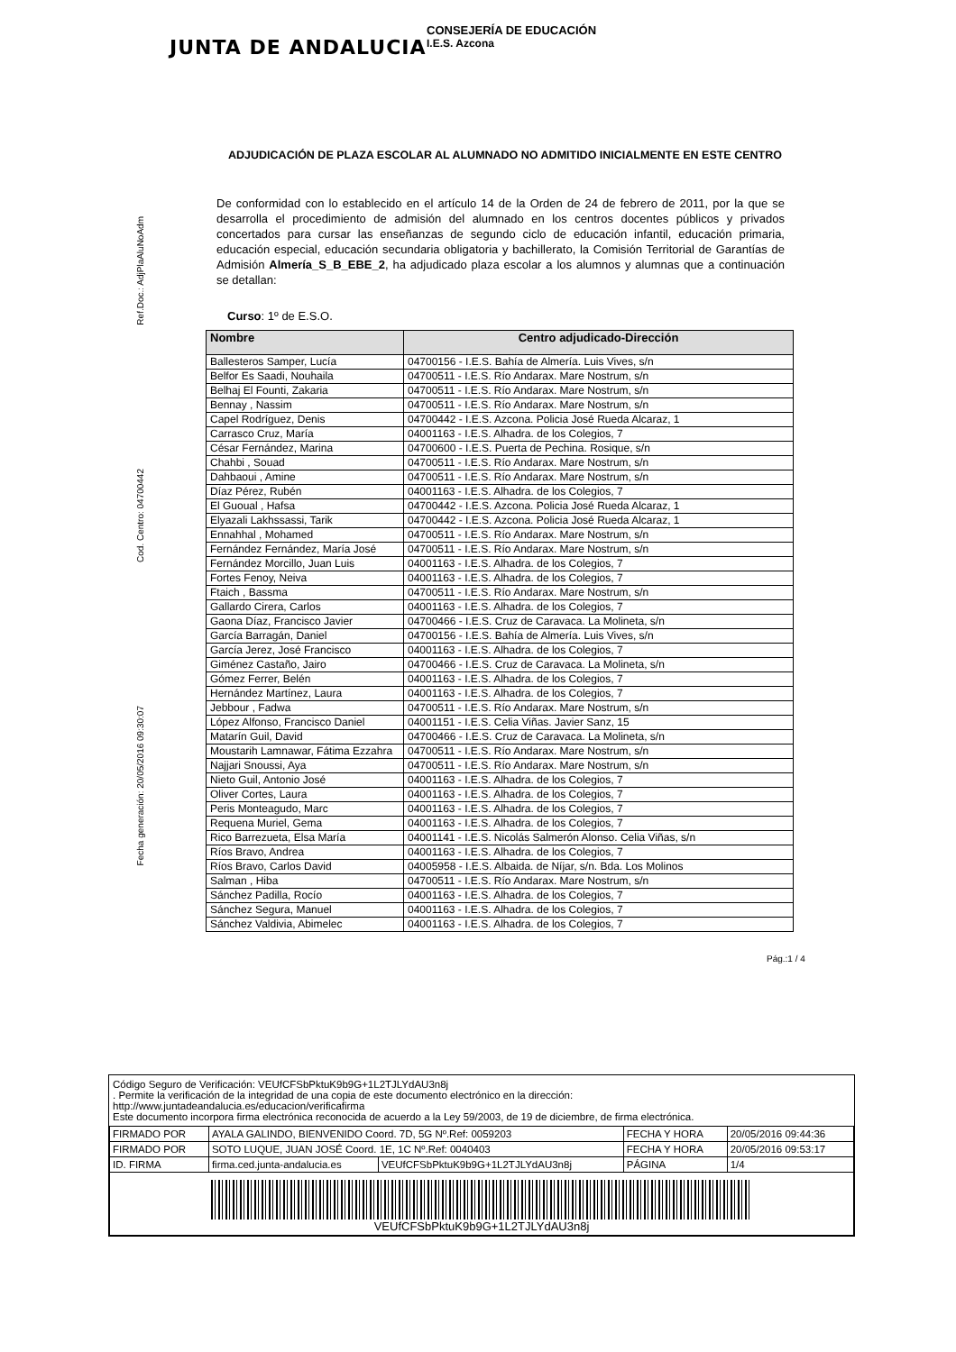JUNTA DE ANDALUCIA
CONSEJERÍA DE EDUCACIÓN
I.E.S. Azcona
Ref.Doc.: AdjPlaAluNoAdm
Cod. Centro: 04700442
Fecha generación: 20/05/2016 09:30:07
ADJUDICACIÓN DE PLAZA ESCOLAR AL ALUMNADO NO ADMITIDO INICIALMENTE EN ESTE CENTRO
De conformidad con lo establecido en el artículo 14 de la Orden de 24 de febrero de 2011, por la que se desarrolla el procedimiento de admisión del alumnado en los centros docentes públicos y privados concertados para cursar las enseñanzas de segundo ciclo de educación infantil, educación primaria, educación especial, educación secundaria obligatoria y bachillerato, la Comisión Territorial de Garantías de Admisión Almería_S_B_EBE_2, ha adjudicado plaza escolar a los alumnos y alumnas que a continuación se detallan:
Curso: 1º de E.S.O.
| Nombre | Centro adjudicado-Dirección |
| --- | --- |
| Ballesteros Samper, Lucía | 04700156 - I.E.S. Bahía de Almería. Luis Vives, s/n |
| Belfor Es Saadi, Nouhaila | 04700511 - I.E.S. Río Andarax. Mare Nostrum, s/n |
| Belhaj El Founti, Zakaria | 04700511 - I.E.S. Río Andarax. Mare Nostrum, s/n |
| Bennay , Nassim | 04700511 - I.E.S. Río Andarax. Mare Nostrum, s/n |
| Capel Rodríguez, Denis | 04700442 - I.E.S. Azcona. Policia José Rueda Alcaraz, 1 |
| Carrasco Cruz, María | 04001163 - I.E.S. Alhadra. de los Colegios, 7 |
| César Fernández, Marina | 04700600 - I.E.S. Puerta de Pechina. Rosique, s/n |
| Chahbi , Souad | 04700511 - I.E.S. Río Andarax. Mare Nostrum, s/n |
| Dahbaoui , Amine | 04700511 - I.E.S. Río Andarax. Mare Nostrum, s/n |
| Díaz Pérez, Rubén | 04001163 - I.E.S. Alhadra. de los Colegios, 7 |
| El Guoual , Hafsa | 04700442 - I.E.S. Azcona. Policia José Rueda Alcaraz, 1 |
| Elyazali Lakhssassi, Tarik | 04700442 - I.E.S. Azcona. Policia José Rueda Alcaraz, 1 |
| Ennahhal , Mohamed | 04700511 - I.E.S. Río Andarax. Mare Nostrum, s/n |
| Fernández Fernández, María José | 04700511 - I.E.S. Río Andarax. Mare Nostrum, s/n |
| Fernández Morcillo, Juan Luis | 04001163 - I.E.S. Alhadra. de los Colegios, 7 |
| Fortes Fenoy, Neiva | 04001163 - I.E.S. Alhadra. de los Colegios, 7 |
| Ftaich , Bassma | 04700511 - I.E.S. Río Andarax. Mare Nostrum, s/n |
| Gallardo Cirera, Carlos | 04001163 - I.E.S. Alhadra. de los Colegios, 7 |
| Gaona Díaz, Francisco Javier | 04700466 - I.E.S. Cruz de Caravaca. La Molineta, s/n |
| García Barragán, Daniel | 04700156 - I.E.S. Bahía de Almería. Luis Vives, s/n |
| García Jerez, José Francisco | 04001163 - I.E.S. Alhadra. de los Colegios, 7 |
| Giménez Castaño, Jairo | 04700466 - I.E.S. Cruz de Caravaca. La Molineta, s/n |
| Gómez Ferrer, Belén | 04001163 - I.E.S. Alhadra. de los Colegios, 7 |
| Hernández Martínez, Laura | 04001163 - I.E.S. Alhadra. de los Colegios, 7 |
| Jebbour , Fadwa | 04700511 - I.E.S. Río Andarax. Mare Nostrum, s/n |
| López Alfonso, Francisco Daniel | 04001151 - I.E.S. Celia Viñas. Javier Sanz, 15 |
| Matarín Guil, David | 04700466 - I.E.S. Cruz de Caravaca. La Molineta, s/n |
| Moustarih Lamnawar, Fátima Ezzahra | 04700511 - I.E.S. Río Andarax. Mare Nostrum, s/n |
| Najjari Snoussi, Aya | 04700511 - I.E.S. Río Andarax. Mare Nostrum, s/n |
| Nieto Guil, Antonio José | 04001163 - I.E.S. Alhadra. de los Colegios, 7 |
| Oliver Cortes, Laura | 04001163 - I.E.S. Alhadra. de los Colegios, 7 |
| Peris Monteagudo, Marc | 04001163 - I.E.S. Alhadra. de los Colegios, 7 |
| Requena Muriel, Gema | 04001163 - I.E.S. Alhadra. de los Colegios, 7 |
| Rico Barrezueta, Elsa María | 04001141 - I.E.S. Nicolás Salmerón Alonso. Celia Viñas, s/n |
| Ríos Bravo, Andrea | 04001163 - I.E.S. Alhadra. de los Colegios, 7 |
| Ríos Bravo, Carlos David | 04005958 - I.E.S. Albaida. de Níjar, s/n. Bda. Los Molinos |
| Salman , Hiba | 04700511 - I.E.S. Río Andarax. Mare Nostrum, s/n |
| Sánchez Padilla, Rocío | 04001163 - I.E.S. Alhadra. de los Colegios, 7 |
| Sánchez Segura, Manuel | 04001163 - I.E.S. Alhadra. de los Colegios, 7 |
| Sánchez Valdivia, Abimelec | 04001163 - I.E.S. Alhadra. de los Colegios, 7 |
Pág.:1 / 4
Código Seguro de Verificación: VEUfCFSbPktuK9b9G+1L2TJLYdAU3n8j
. Permite la verificación de la integridad de una copia de este documento electrónico en la dirección:
http://www.juntadeandalucia.es/educacion/verificafirma
Este documento incorpora firma electrónica reconocida de acuerdo a la Ley 59/2003, de 19 de diciembre, de firma electrónica.
| FIRMADO POR | AYALA GALINDO, BIENVENIDO Coord. 7D, 5G Nº.Ref: 0059203 | | FECHA Y HORA | 20/05/2016 09:44:36 |
| FIRMADO POR | SOTO LUQUE, JUAN JOSÉ Coord. 1E, 1C Nº.Ref: 0040403 | | FECHA Y HORA | 20/05/2016 09:53:17 |
| ID. FIRMA | firma.ced.junta-andalucia.es | VEUfCFSbPktuK9b9G+1L2TJLYdAU3n8j | PÁGINA | 1/4 |
| VEUfCFSbPktuK9b9G+1L2TJLYdAU3n8j | | | | |